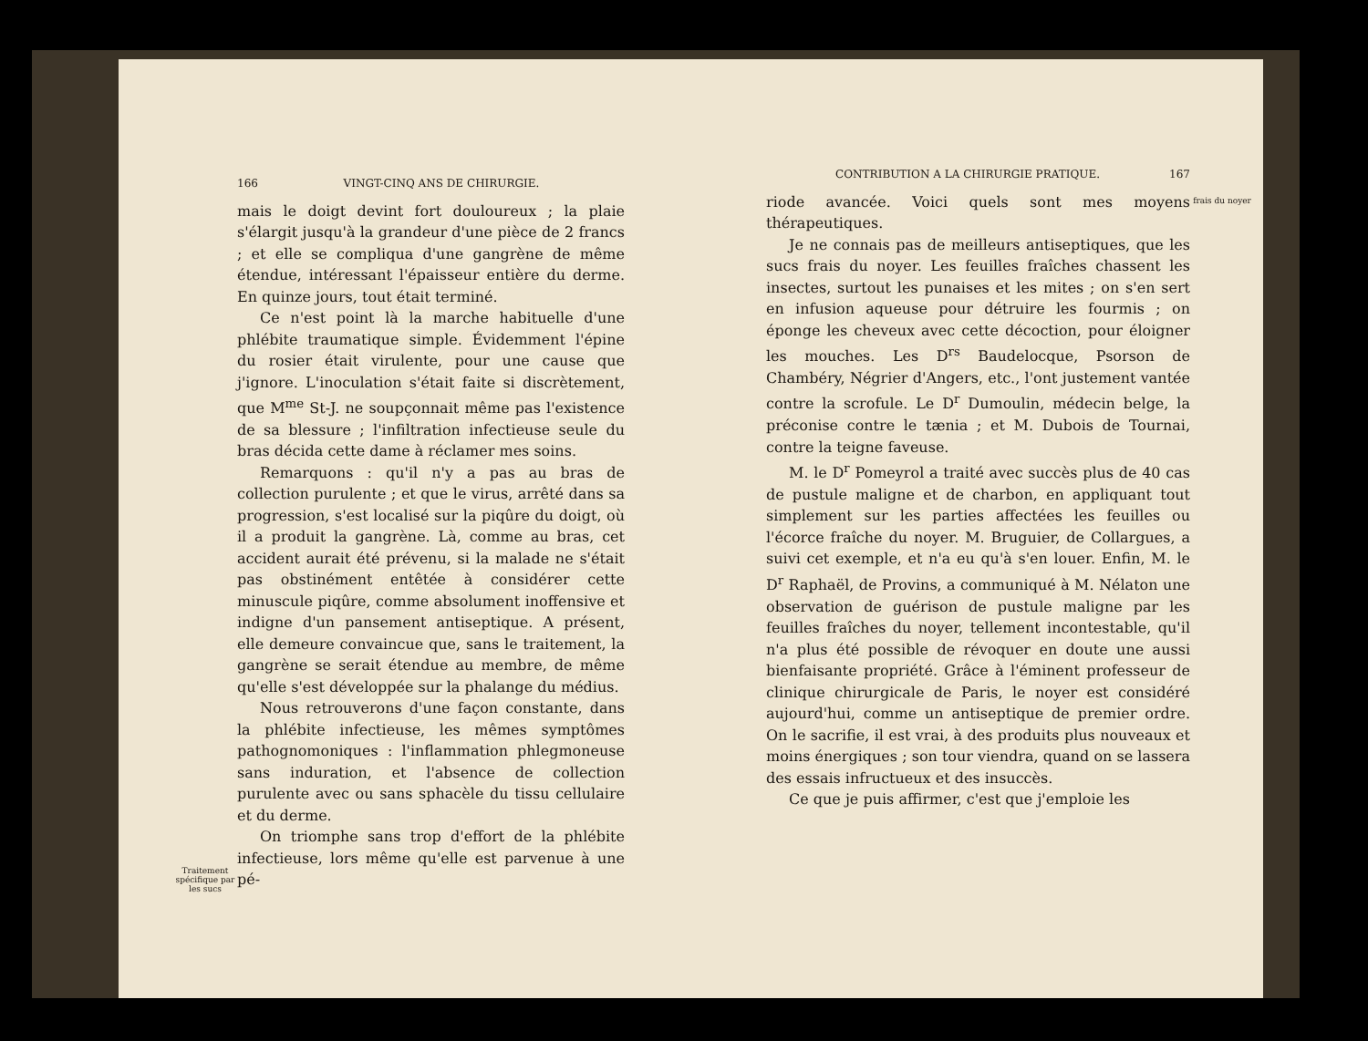Traitement spécifique par les sucs
166 VINGT-CINQ ANS DE CHIRURGIE.
mais le doigt devint fort douloureux ; la plaie s'élargit jusqu'à la grandeur d'une pièce de 2 francs ; et elle se compliqua d'une gangrène de même étendue, intéressant l'épaisseur entière du derme. En quinze jours, tout était terminé.
Ce n'est point là la marche habituelle d'une phlébite traumatique simple. Évidemment l'épine du rosier était virulente, pour une cause que j'ignore. L'inoculation s'était faite si discrètement, que M<sup>me</sup> St-J. ne soupçonnait même pas l'existence de sa blessure ; l'infiltration infectieuse seule du bras décida cette dame à réclamer mes soins.
Remarquons : qu'il n'y a pas au bras de collection purulente ; et que le virus, arrêté dans sa progression, s'est localisé sur la piqûre du doigt, où il a produit la gangrène. Là, comme au bras, cet accident aurait été prévenu, si la malade ne s'était pas obstinément entêtée à considérer cette minuscule piqûre, comme absolument inoffensive et indigne d'un pansement antiseptique. A présent, elle demeure convaincue que, sans le traitement, la gangrène se serait étendue au membre, de même qu'elle s'est développée sur la phalange du médius.
Nous retrouverons d'une façon constante, dans la phlébite infectieuse, les mêmes symptômes pathognomoniques : l'inflammation phlegmoneuse sans induration, et l'absence de collection purulente avec ou sans sphacèle du tissu cellulaire et du derme.
On triomphe sans trop d'effort de la phlébite infectieuse, lors même qu'elle est parvenue à une pé-
CONTRIBUTION A LA CHIRURGIE PRATIQUE. 167
riode avancée. Voici quels sont mes moyens thérapeutiques.
Je ne connais pas de meilleurs antiseptiques, que les sucs frais du noyer. Les feuilles fraîches chassent les insectes, surtout les punaises et les mites ; on s'en sert en infusion aqueuse pour détruire les fourmis ; on éponge les cheveux avec cette décoction, pour éloigner les mouches. Les D<sup>rs</sup> Baudelocque, Psorson de Chambéry, Négrier d'Angers, etc., l'ont justement vantée contre la scrofule. Le D<sup>r</sup> Dumoulin, médecin belge, la préconise contre le tænia ; et M. Dubois de Tournai, contre la teigne faveuse.
M. le D<sup>r</sup> Pomeyrol a traité avec succès plus de 40 cas de pustule maligne et de charbon, en appliquant tout simplement sur les parties affectées les feuilles ou l'écorce fraîche du noyer. M. Bruguier, de Collargues, a suivi cet exemple, et n'a eu qu'à s'en louer. Enfin, M. le D<sup>r</sup> Raphaël, de Provins, a communiqué à M. Nélaton une observation de guérison de pustule maligne par les feuilles fraîches du noyer, tellement incontestable, qu'il n'a plus été possible de révoquer en doute une aussi bienfaisante propriété. Grâce à l'éminent professeur de clinique chirurgicale de Paris, le noyer est considéré aujourd'hui, comme un antiseptique de premier ordre. On le sacrifie, il est vrai, à des produits plus nouveaux et moins énergiques ; son tour viendra, quand on se lassera des essais infructueux et des insuccès.
Ce que je puis affirmer, c'est que j'emploie les
frais du noyer